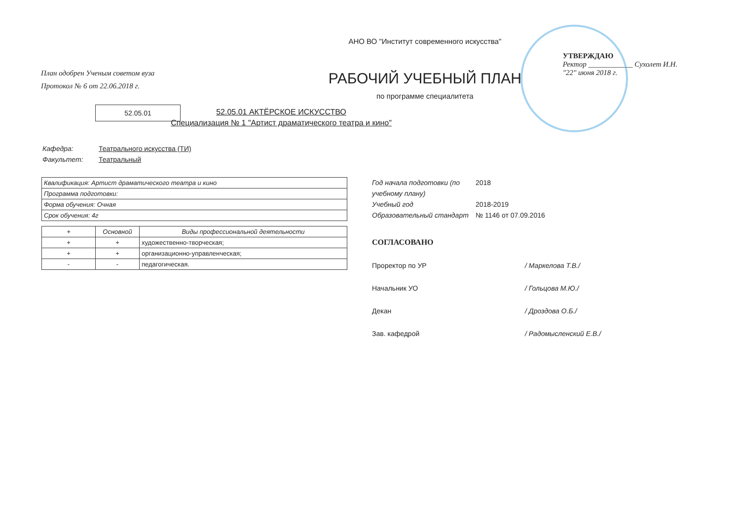План одобрен Ученым советом вуза
Протокол № 6 от 22.06.2018 г.
52.05.01
АНО ВО "Институт современного искусства"
РАБОЧИЙ УЧЕБНЫЙ ПЛАН
по программе специалитета
УТВЕРЖДАЮ
Ректор ____________ Сухолет И.Н.
"22" июня 2018 г.
52.05.01 АКТЁРСКОЕ ИСКУССТВО
Специализация № 1 "Артист драматического театра и кино"
Кафедра: Театрального искусства (ТИ)
Факультет: Театральный
| Квалификация: Артист драматического театра и кино |
| Программа подготовки: |
| Форма обучения: Очная |
| Срок обучения: 4г |
| + | Основной | Виды профессиональной деятельности |
| --- | --- | --- |
| + | + | художественно-творческая; |
| + | + | организационно-управленческая; |
| - | - | педагогическая. |
Год начала подготовки (по учебному плану) 2018
Учебный год 2018-2019
Образовательный стандарт № 1146 от 07.09.2016
СОГЛАСОВАНО
Проректор по УР / Маркелова Т.В./
Начальник УО / Гольцова М.Ю./
Декан / Дроздова О.Б./
Зав. кафедрой / Радомысленский Е.В./